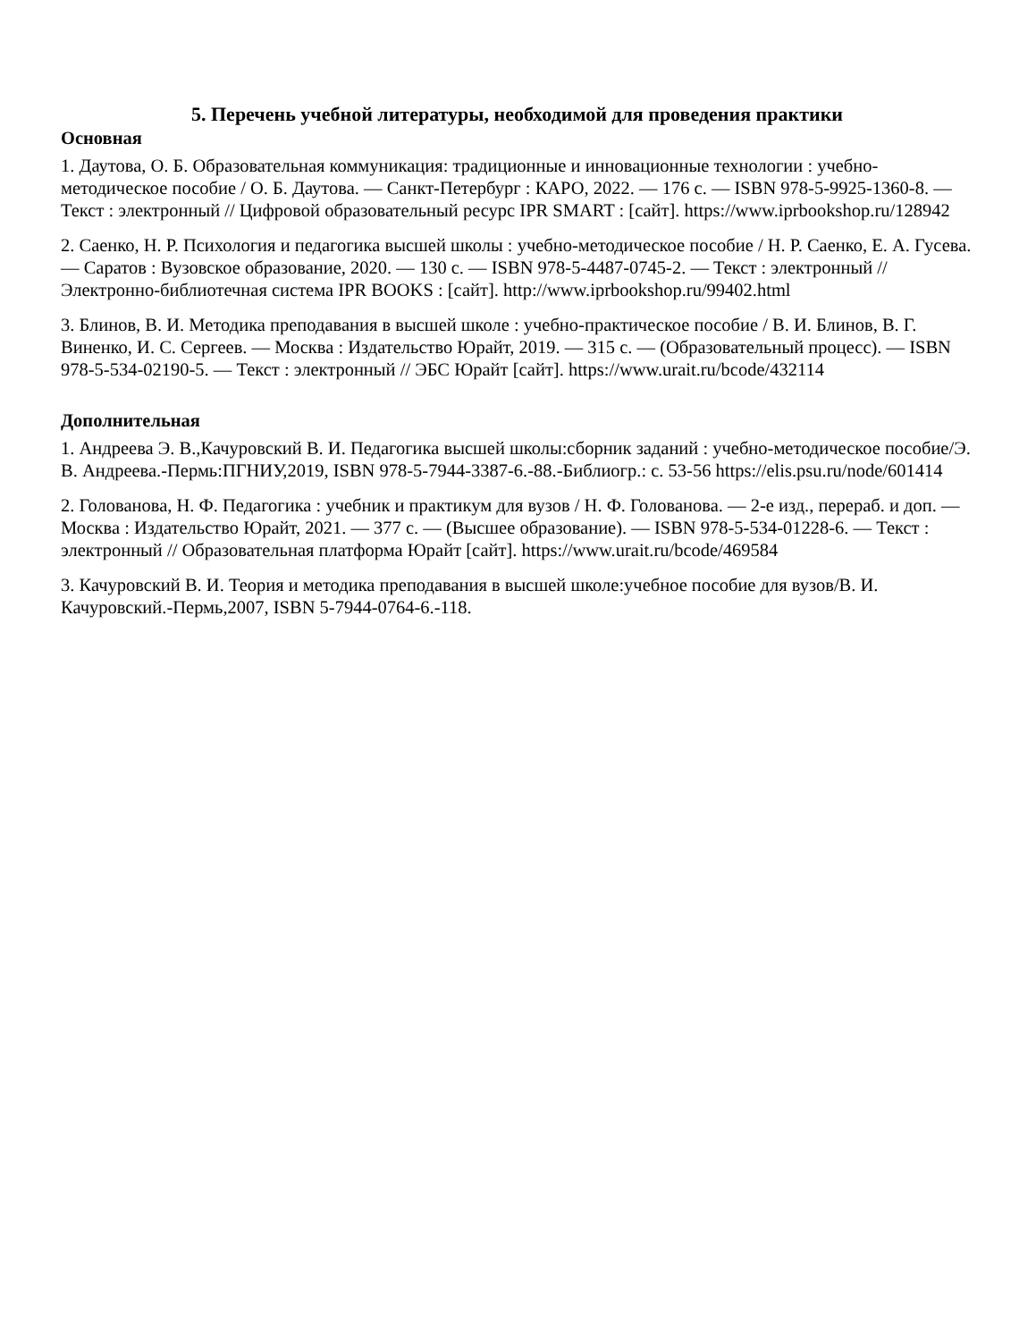5. Перечень учебной литературы, необходимой для проведения практики
Основная
1. Даутова, О. Б. Образовательная коммуникация: традиционные и инновационные технологии : учебно-методическое пособие / О. Б. Даутова. — Санкт-Петербург : КАРО, 2022. — 176 с. — ISBN 978-5-9925-1360-8. — Текст : электронный // Цифровой образовательный ресурс IPR SMART : [сайт]. https://www.iprbookshop.ru/128942
2. Саенко, Н. Р. Психология и педагогика высшей школы : учебно-методическое пособие / Н. Р. Саенко, Е. А. Гусева. — Саратов : Вузовское образование, 2020. — 130 с. — ISBN 978-5-4487-0745-2. — Текст : электронный // Электронно-библиотечная система IPR BOOKS : [сайт]. http://www.iprbookshop.ru/99402.html
3. Блинов, В. И. Методика преподавания в высшей школе : учебно-практическое пособие / В. И. Блинов, В. Г. Виненко, И. С. Сергеев. — Москва : Издательство Юрайт, 2019. — 315 с. — (Образовательный процесс). — ISBN 978-5-534-02190-5. — Текст : электронный // ЭБС Юрайт [сайт]. https://www.urait.ru/bcode/432114
Дополнительная
1. Андреева Э. В.,Качуровский В. И. Педагогика высшей школы:сборник заданий : учебно-методическое пособие/Э. В. Андреева.-Пермь:ПГНИУ,2019, ISBN 978-5-7944-3387-6.-88.-Библиогр.: с. 53-56 https://elis.psu.ru/node/601414
2. Голованова, Н. Ф. Педагогика : учебник и практикум для вузов / Н. Ф. Голованова. — 2-е изд., перераб. и доп. — Москва : Издательство Юрайт, 2021. — 377 с. — (Высшее образование). — ISBN 978-5-534-01228-6. — Текст : электронный // Образовательная платформа Юрайт [сайт]. https://www.urait.ru/bcode/469584
3. Качуровский В. И. Теория и методика преподавания в высшей школе:учебное пособие для вузов/В. И. Качуровский.-Пермь,2007, ISBN 5-7944-0764-6.-118.